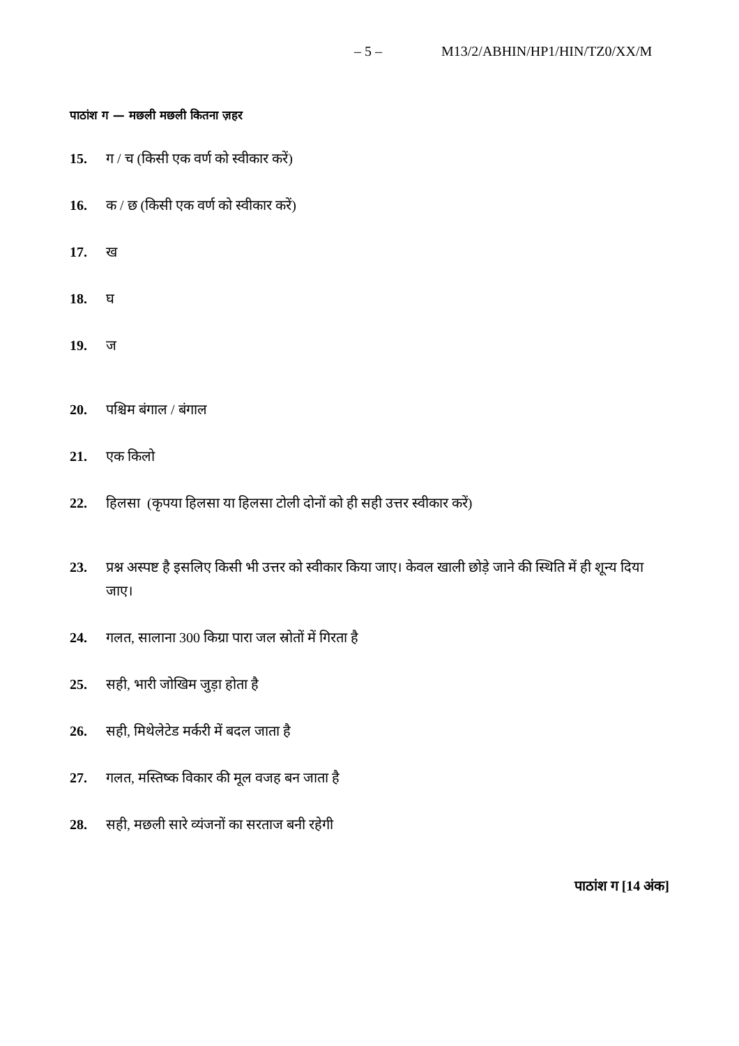– 5 – M13/2/ABHIN/HP1/HIN/TZ0/XX/M
पाठांश ग — मछली मछली कितना ज़हर
15. ग / च (किसी एक वर्ण को स्वीकार करें)
16. क / छ (किसी एक वर्ण को स्वीकार करें)
17. ख
18. घ
19. ज
20. पश्चिम बंगाल / बंगाल
21. एक किलो
22. हिलसा (कृपया हिलसा या हिलसा टोली दोनों को ही सही उत्तर स्वीकार करें)
23. प्रश्न अस्पष्ट है इसलिए किसी भी उत्तर को स्वीकार किया जाए। केवल खाली छोड़े जाने की स्थिति में ही शून्य दिया जाए।
24. गलत, सालाना 300 किग्रा पारा जल स्रोतों में गिरता है
25. सही, भारी जोखिम जुड़ा होता है
26. सही, मिथेलेटेड मर्करी में बदल जाता है
27. गलत, मस्तिष्क विकार की मूल वजह बन जाता है
28. सही, मछली सारे व्यंजनों का सरताज बनी रहेगी
पाठांश ग [14 अंक]